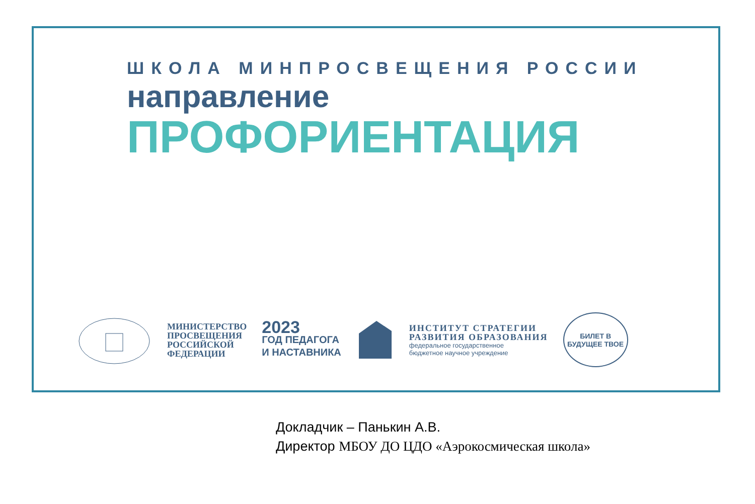ШКОЛА МИНПРОСВЕЩЕНИЯ РОССИИ
направление
ПРОФОРИЕНТАЦИЯ
МИНИСТЕРСТВО
ПРОСВЕЩЕНИЯ
РОССИЙСКОЙ
ФЕДЕРАЦИИ
2023
ГОД ПЕДАГОГА
И НАСТАВНИКА
ИНСТИТУТ СТРАТЕГИИ
РАЗВИТИЯ ОБРАЗОВАНИЯ
федеральное государственное
бюджетное научное учреждение
БИЛЕТ В
БУДУЩЕЕ ТВОЕ
Докладчик – Панькин А.В.
Директор МБОУ ДО ЦДО «Аэрокосмическая школа»